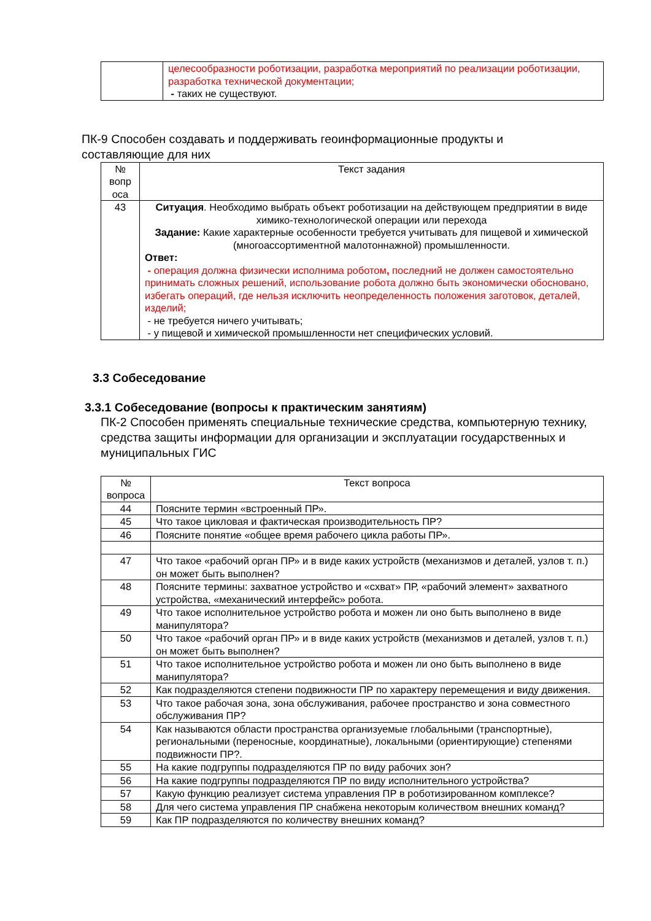| | целесообразности роботизации, разработка мероприятий по реализации роботизации, разработка технической документации; - таких не существуют. |
ПК-9 Способен создавать и поддерживать геоинформационные продукты и составляющие для них
| № вопр оса | Текст задания |
| --- | --- |
| 43 | Ситуация . Необходимо выбрать объект роботизации на действующем предприятии в виде химико-технологической операции или перехода Задание: Какие характерные особенности требуется учитывать для пищевой и химической (многоассортиментной малотоннажной) промышленности. Ответ: - операция должна физически исполнима роботом , последний не должен самостоятельно принимать сложных решений, использование робота должно быть экономически обосновано, избегать операций, где нельзя исключить неопределенность положения заготовок, деталей, изделий; - не требуется ничего учитывать; - у пищевой и химической промышленности нет специфических условий. |
3.3 Собеседование
3.3.1 Собеседование (вопросы к практическим занятиям)
ПК-2 Способен применять специальные технические средства, компьютерную технику, средства защиты информации для организации и эксплуатации государственных и муниципальных ГИС
| № вопроса | Текст вопроса |
| --- | --- |
| 44 | Поясните термин «встроенный ПР». |
| 45 | Что такое цикловая и фактическая производительность ПР? |
| 46 | Поясните понятие «общее время рабочего цикла работы ПР». |
| 47 | Что такое «рабочий орган ПР» и в виде каких устройств (механизмов и деталей, узлов т. п.) он может быть выполнен? |
| 48 | Поясните термины: захватное устройство и «схват» ПР, «рабочий элемент» захватного устройства, «механический интерфейс» робота. |
| 49 | Что такое исполнительное устройство робота и можен ли оно быть выполнено в виде манипулятора? |
| 50 | Что такое «рабочий орган ПР» и в виде каких устройств (механизмов и деталей, узлов т. п.) он может быть выполнен? |
| 51 | Что такое исполнительное устройство робота и можен ли оно быть выполнено в виде манипулятора? |
| 52 | Как подразделяются степени подвижности ПР по характеру перемещения и виду движения. |
| 53 | Что такое рабочая зона, зона обслуживания, рабочее пространство и зона совместного обслуживания ПР? |
| 54 | Как называются области пространства организуемые глобальными (транспортные), региональными (переносные, координатные), локальными (ориентирующие) степенями подвижности ПР?. |
| 55 | На какие подгруппы подразделяются ПР по виду рабочих зон? |
| 56 | На какие подгруппы подразделяются ПР по виду исполнительного устройства? |
| 57 | Какую функцию реализует система управления ПР в роботизированном комплексе? |
| 58 | Для чего система управления ПР снабжена некоторым количеством внешних команд? |
| 59 | Как ПР подразделяются по количеству внешних команд? |